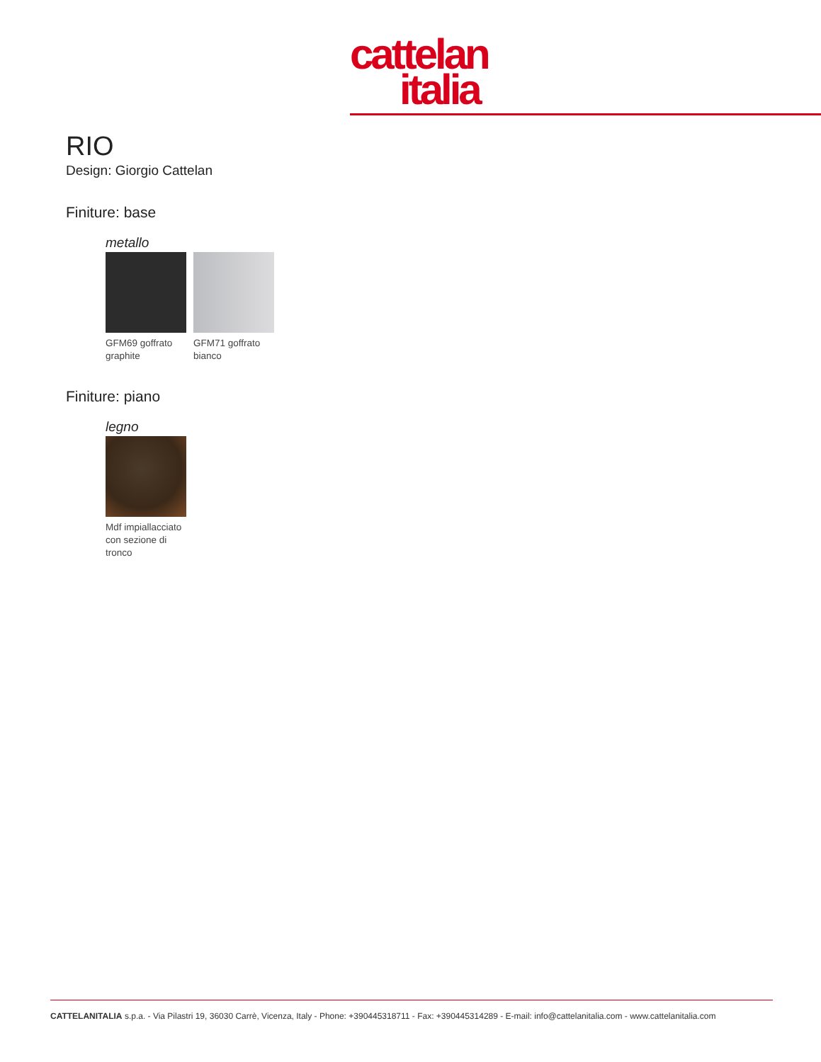cattelan
italia
RIO
Design: Giorgio Cattelan
Finiture: base
metallo
GFM69 goffrato graphite
GFM71 goffrato bianco
Finiture: piano
legno
Mdf impiallacciato con sezione di tronco
CATTELANITALIA s.p.a. - Via Pilastri 19, 36030 Carrè, Vicenza, Italy - Phone: +390445318711 - Fax: +390445314289 - E-mail: info@cattelanitalia.com - www.cattelanitalia.com